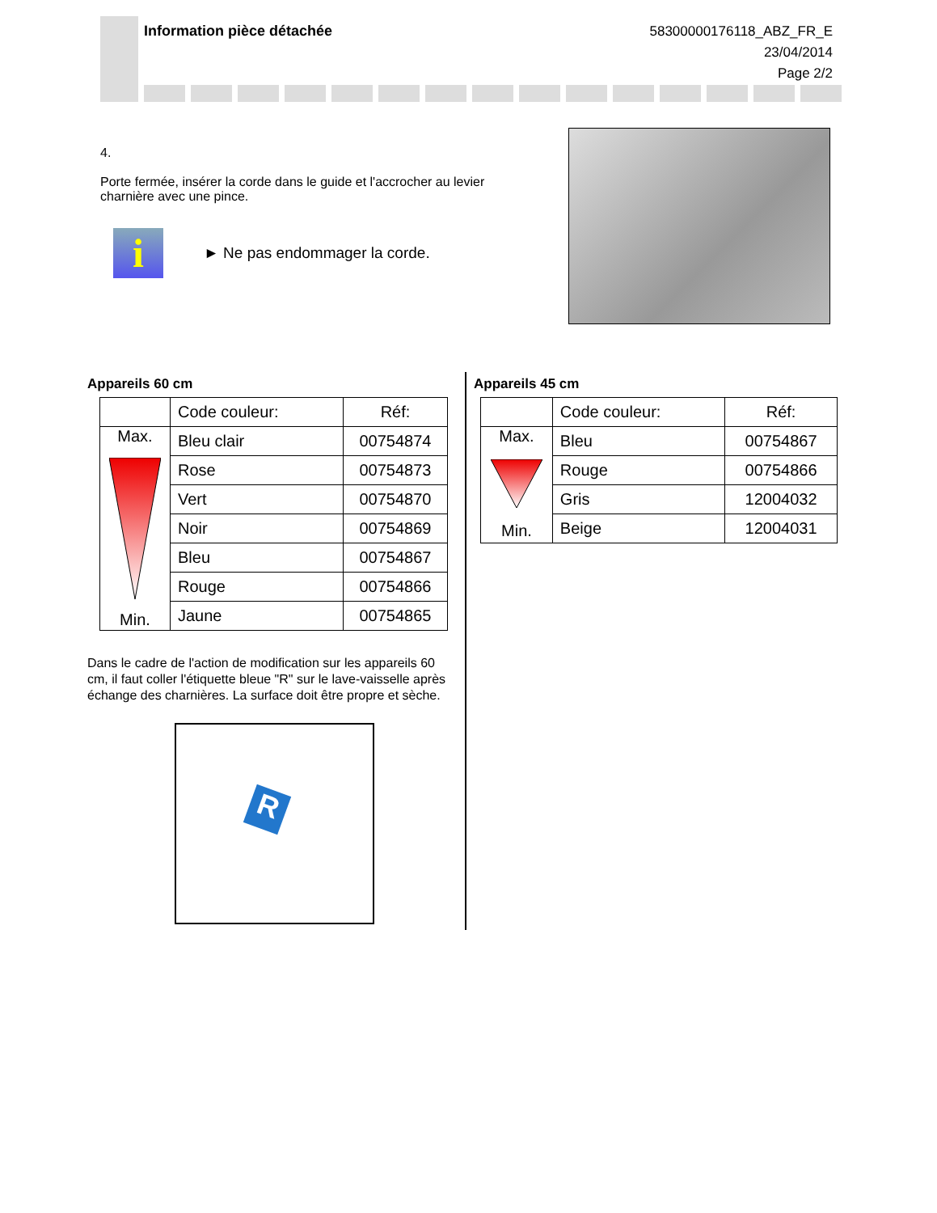Information pièce détachée
58300000176118_ABZ_FR_E
23/04/2014
Page 2/2
4.
Porte fermée, insérer la corde dans le guide et l'accrocher au levier charnière avec une pince.
i
► Ne pas endommager la corde.
Appareils 60 cm
| | Code couleur: | Réf: |
| Max. Min. | Bleu clair | 00754874 |
| | Rose | 00754873 |
| | Vert | 00754870 |
| | Noir | 00754869 |
| | Bleu | 00754867 |
| | Rouge | 00754866 |
| | Jaune | 00754865 |
Dans le cadre de l'action de modification sur les appareils 60 cm, il faut coller l'étiquette bleue "R" sur le lave-vaisselle après échange des charnières. La surface doit être propre et sèche.
R
Appareils 45 cm
| | Code couleur: | Réf: |
| Max. Min. | Bleu | 00754867 |
| | Rouge | 00754866 |
| | Gris | 12004032 |
| | Beige | 12004031 |